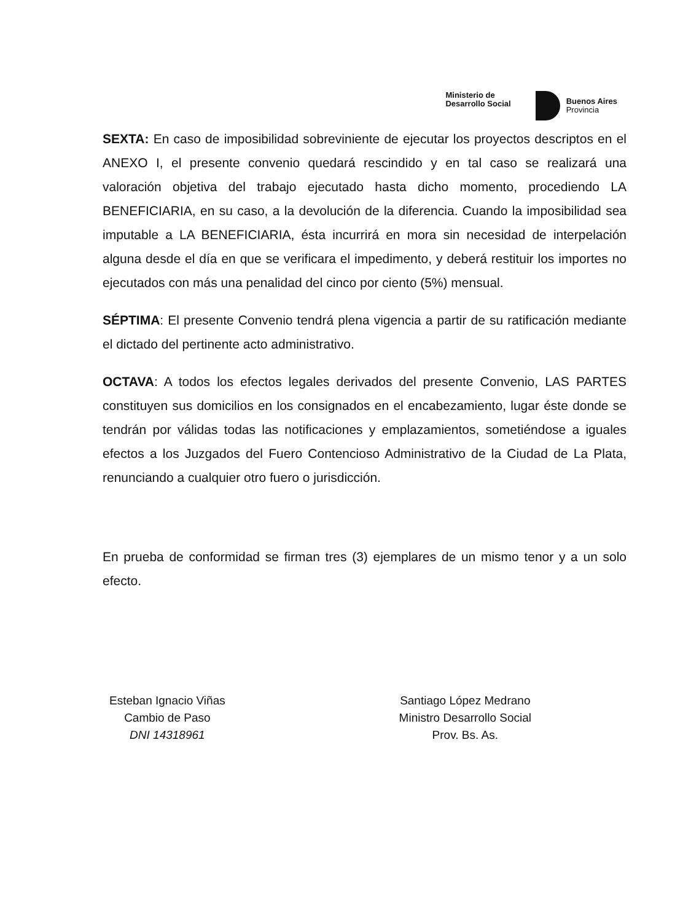Ministerio de
Desarrollo Social
Buenos Aires
Provincia
SEXTA: En caso de imposibilidad sobreviniente de ejecutar los proyectos descriptos en el ANEXO I, el presente convenio quedará rescindido y en tal caso se realizará una valoración objetiva del trabajo ejecutado hasta dicho momento, procediendo LA BENEFICIARIA, en su caso, a la devolución de la diferencia. Cuando la imposibilidad sea imputable a LA BENEFICIARIA, ésta incurrirá en mora sin necesidad de interpelación alguna desde el día en que se verificara el impedimento, y deberá restituir los importes no ejecutados con más una penalidad del cinco por ciento (5%) mensual.
SÉPTIMA: El presente Convenio tendrá plena vigencia a partir de su ratificación mediante el dictado del pertinente acto administrativo.
OCTAVA: A todos los efectos legales derivados del presente Convenio, LAS PARTES constituyen sus domicilios en los consignados en el encabezamiento, lugar éste donde se tendrán por válidas todas las notificaciones y emplazamientos, sometiéndose a iguales efectos a los Juzgados del Fuero Contencioso Administrativo de la Ciudad de La Plata, renunciando a cualquier otro fuero o jurisdicción.
En prueba de conformidad se firman tres (3) ejemplares de un mismo tenor y a un solo efecto.
Esteban Ignacio Viñas
Cambio de Paso
DNI 14318961
Santiago López Medrano
Ministro Desarrollo Social
Prov. Bs. As.